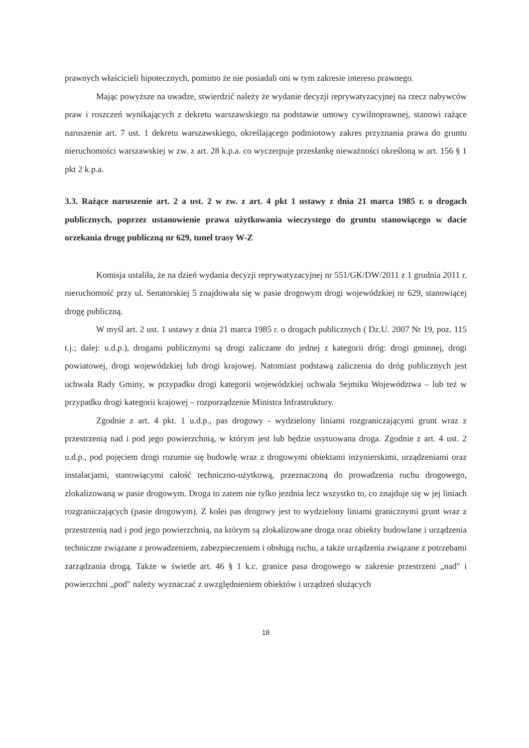prawnych właścicieli hipotecznych, pomimo że nie posiadali oni w tym zakresie interesu prawnego.
Mając powyższe na uwadze, stwierdzić należy że wydanie decyzji reprywatyzacyjnej na rzecz nabywców praw i roszczeń wynikających z dekretu warszawskiego na podstawie umowy cywilnoprawnej, stanowi rażące naruszenie art. 7 ust. 1 dekretu warszawskiego, określającego podmiotowy zakres przyznania prawa do gruntu nieruchomości warszawskiej w zw. z art. 28 k.p.a. co wyczerpuje przesłankę nieważności określoną w art. 156 § 1 pkt 2 k.p.a.
3.3. Rażące naruszenie art. 2 a ust. 2 w zw. z art. 4 pkt 1 ustawy z dnia 21 marca 1985 r. o drogach publicznych, poprzez ustanowienie prawa użytkowania wieczystego do gruntu stanowiącego w dacie orzekania drogę publiczną nr 629, tunel trasy W-Z
Komisja ustaliła, że na dzień wydania decyzji reprywatyzacyjnej nr 551/GK/DW/2011 z 1 grudnia 2011 r. nieruchomość przy ul. Senatorskiej 5 znajdowała się w pasie drogowym drogi wojewódzkiej nr 629, stanowiącej drogę publiczną.
W myśl art. 2 ust. 1 ustawy z dnia 21 marca 1985 r. o drogach publicznych ( Dz.U. 2007 Nr 19, poz. 115 t.j.; dalej: u.d.p.), drogami publicznymi są drogi zaliczane do jednej z kategorii dróg: drogi gminnej, drogi powiatowej, drogi wojewódzkiej lub drogi krajowej. Natomiast podstawą zaliczenia do dróg publicznych jest uchwała Rady Gminy, w przypadku drogi kategorii wojewódzkiej uchwała Sejmiku Województwa – lub też w przypadku drogi kategorii krajowej – rozporządzenie Ministra Infrastruktury.
Zgodnie z art. 4 pkt. 1 u.d.p., pas drogowy - wydzielony liniami rozgraniczającymi grunt wraz z przestrzenią nad i pod jego powierzchnią, w którym jest lub będzie usytuowana droga. Zgodnie z art. 4 ust. 2 u.d.p., pod pojęciem drogi rozumie się budowlę wraz z drogowymi obiektami inżynierskimi, urządzeniami oraz instalacjami, stanowiącymi całość techniczno-użytkową, przeznaczoną do prowadzenia ruchu drogowego, zlokalizowaną w pasie drogowym. Droga to zatem nie tylko jezdnia lecz wszystko to, co znajduje się w jej liniach rozgraniczających (pasie drogowym). Z kolei pas drogowy jest to wydzielony liniami granicznymi grunt wraz z przestrzenią nad i pod jego powierzchnią, na którym są zlokalizowane droga oraz obiekty budowlane i urządzenia techniczne związane z prowadzeniem, zabezpieczeniem i obsługą ruchu, a także urządzenia związane z potrzebami zarządzania drogą. Także w świetle art. 46 § 1 k.c. granice pasa drogowego w zakresie przestrzeni „nad" i powierzchni „pod" należy wyznaczać z uwzględnieniem obiektów i urządzeń służących
18